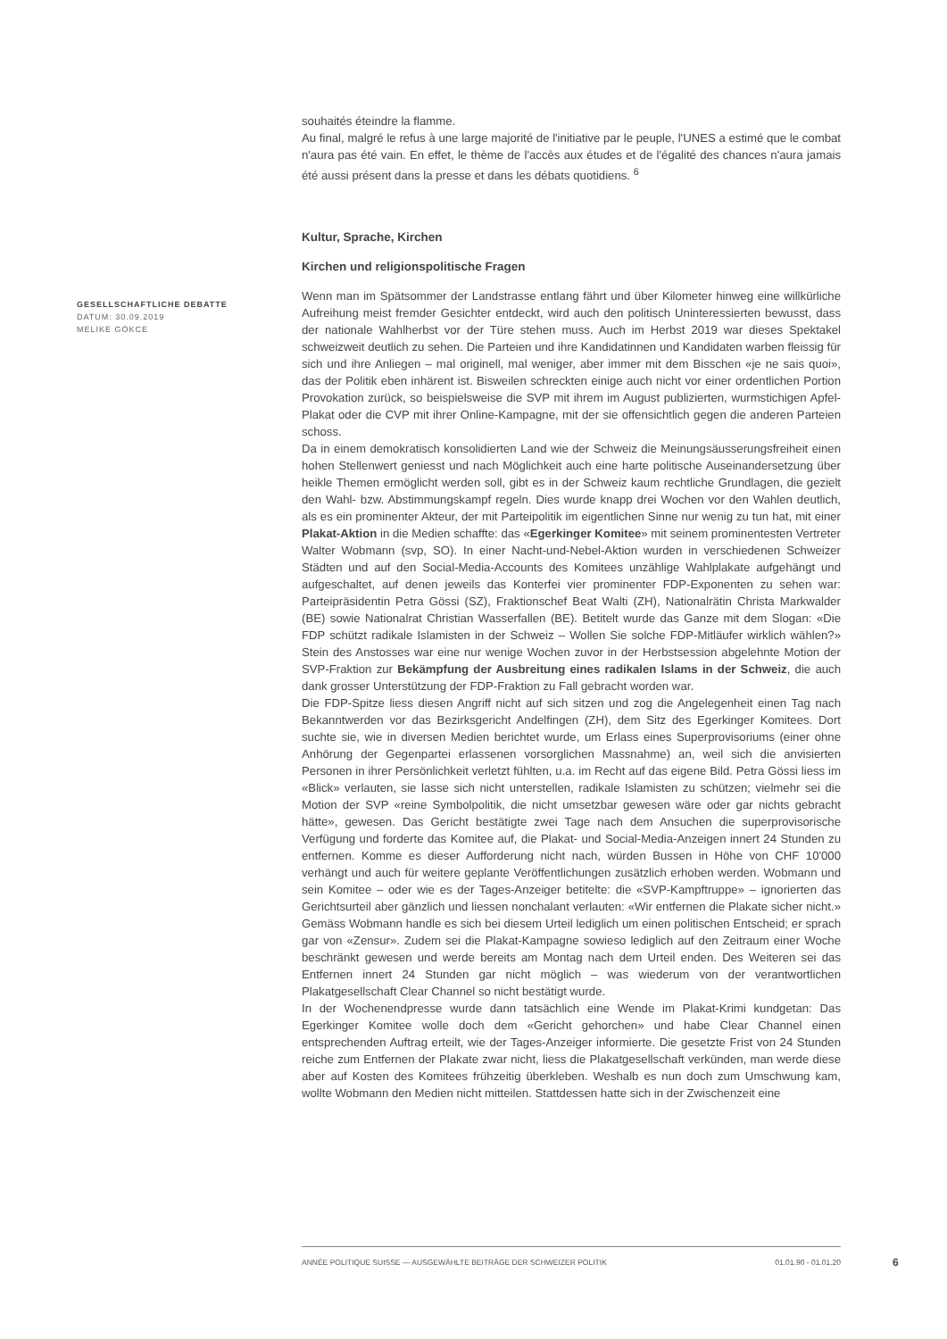GESELLSCHAFTLICHE DEBATTE
DATUM: 30.09.2019
MELIKE GÖKCE
souhaités éteindre la flamme.
Au final, malgré le refus à une large majorité de l'initiative par le peuple, l'UNES a estimé que le combat n'aura pas été vain. En effet, le thème de l'accès aux études et de l'égalité des chances n'aura jamais été aussi présent dans la presse et dans les débats quotidiens. <sup>6</sup>
Kultur, Sprache, Kirchen
Kirchen und religionspolitische Fragen
Wenn man im Spätsommer der Landstrasse entlang fährt und über Kilometer hinweg eine willkürliche Aufreihung meist fremder Gesichter entdeckt, wird auch den politisch Uninteressierten bewusst, dass der nationale Wahlherbst vor der Türe stehen muss. Auch im Herbst 2019 war dieses Spektakel schweizweit deutlich zu sehen. Die Parteien und ihre Kandidatinnen und Kandidaten warben fleissig für sich und ihre Anliegen – mal originell, mal weniger, aber immer mit dem Bisschen «je ne sais quoi», das der Politik eben inhärent ist. Bisweilen schreckten einige auch nicht vor einer ordentlichen Portion Provokation zurück, so beispielsweise die SVP mit ihrem im August publizierten, wurmstichigen Apfel-Plakat oder die CVP mit ihrer Online-Kampagne, mit der sie offensichtlich gegen die anderen Parteien schoss.
Da in einem demokratisch konsolidierten Land wie der Schweiz die Meinungsäusserungsfreiheit einen hohen Stellenwert geniesst und nach Möglichkeit auch eine harte politische Auseinandersetzung über heikle Themen ermöglicht werden soll, gibt es in der Schweiz kaum rechtliche Grundlagen, die gezielt den Wahl- bzw. Abstimmungskampf regeln. Dies wurde knapp drei Wochen vor den Wahlen deutlich, als es ein prominenter Akteur, der mit Parteipolitik im eigentlichen Sinne nur wenig zu tun hat, mit einer Plakat-Aktion in die Medien schaffte: das «Egerkinger Komitee» mit seinem prominentesten Vertreter Walter Wobmann (svp, SO). In einer Nacht-und-Nebel-Aktion wurden in verschiedenen Schweizer Städten und auf den Social-Media-Accounts des Komitees unzählige Wahlplakate aufgehängt und aufgeschaltet, auf denen jeweils das Konterfei vier prominenter FDP-Exponenten zu sehen war: Parteipräsidentin Petra Gössi (SZ), Fraktionschef Beat Walti (ZH), Nationalrätin Christa Markwalder (BE) sowie Nationalrat Christian Wasserfallen (BE). Betitelt wurde das Ganze mit dem Slogan: «Die FDP schützt radikale Islamisten in der Schweiz – Wollen Sie solche FDP-Mitläufer wirklich wählen?» Stein des Anstosses war eine nur wenige Wochen zuvor in der Herbstsession abgelehnte Motion der SVP-Fraktion zur Bekämpfung der Ausbreitung eines radikalen Islams in der Schweiz, die auch dank grosser Unterstützung der FDP-Fraktion zu Fall gebracht worden war.
Die FDP-Spitze liess diesen Angriff nicht auf sich sitzen und zog die Angelegenheit einen Tag nach Bekanntwerden vor das Bezirksgericht Andelfingen (ZH), dem Sitz des Egerkinger Komitees. Dort suchte sie, wie in diversen Medien berichtet wurde, um Erlass eines Superprovisoriums (einer ohne Anhörung der Gegenpartei erlassenen vorsorglichen Massnahme) an, weil sich die anvisierten Personen in ihrer Persönlichkeit verletzt fühlten, u.a. im Recht auf das eigene Bild. Petra Gössi liess im «Blick» verlauten, sie lasse sich nicht unterstellen, radikale Islamisten zu schützen; vielmehr sei die Motion der SVP «reine Symbolpolitik, die nicht umsetzbar gewesen wäre oder gar nichts gebracht hätte», gewesen. Das Gericht bestätigte zwei Tage nach dem Ansuchen die superprovisorische Verfügung und forderte das Komitee auf, die Plakat- und Social-Media-Anzeigen innert 24 Stunden zu entfernen. Komme es dieser Aufforderung nicht nach, würden Bussen in Höhe von CHF 10'000 verhängt und auch für weitere geplante Veröffentlichungen zusätzlich erhoben werden. Wobmann und sein Komitee – oder wie es der Tages-Anzeiger betitelte: die «SVP-Kampftruppe» – ignorierten das Gerichtsurteil aber gänzlich und liessen nonchalant verlauten: «Wir entfernen die Plakate sicher nicht.» Gemäss Wobmann handle es sich bei diesem Urteil lediglich um einen politischen Entscheid; er sprach gar von «Zensur». Zudem sei die Plakat-Kampagne sowieso lediglich auf den Zeitraum einer Woche beschränkt gewesen und werde bereits am Montag nach dem Urteil enden. Des Weiteren sei das Entfernen innert 24 Stunden gar nicht möglich – was wiederum von der verantwortlichen Plakatgesellschaft Clear Channel so nicht bestätigt wurde.
In der Wochenendpresse wurde dann tatsächlich eine Wende im Plakat-Krimi kundgetan: Das Egerkinger Komitee wolle doch dem «Gericht gehorchen» und habe Clear Channel einen entsprechenden Auftrag erteilt, wie der Tages-Anzeiger informierte. Die gesetzte Frist von 24 Stunden reiche zum Entfernen der Plakate zwar nicht, liess die Plakatgesellschaft verkünden, man werde diese aber auf Kosten des Komitees frühzeitig überkleben. Weshalb es nun doch zum Umschwung kam, wollte Wobmann den Medien nicht mitteilen. Stattdessen hatte sich in der Zwischenzeit eine
ANNÉE POLITIQUE SUISSE — AUSGEWÄHLTE BEITRÄGE DER SCHWEIZER POLITIK 01.01.90 - 01.01.20
6